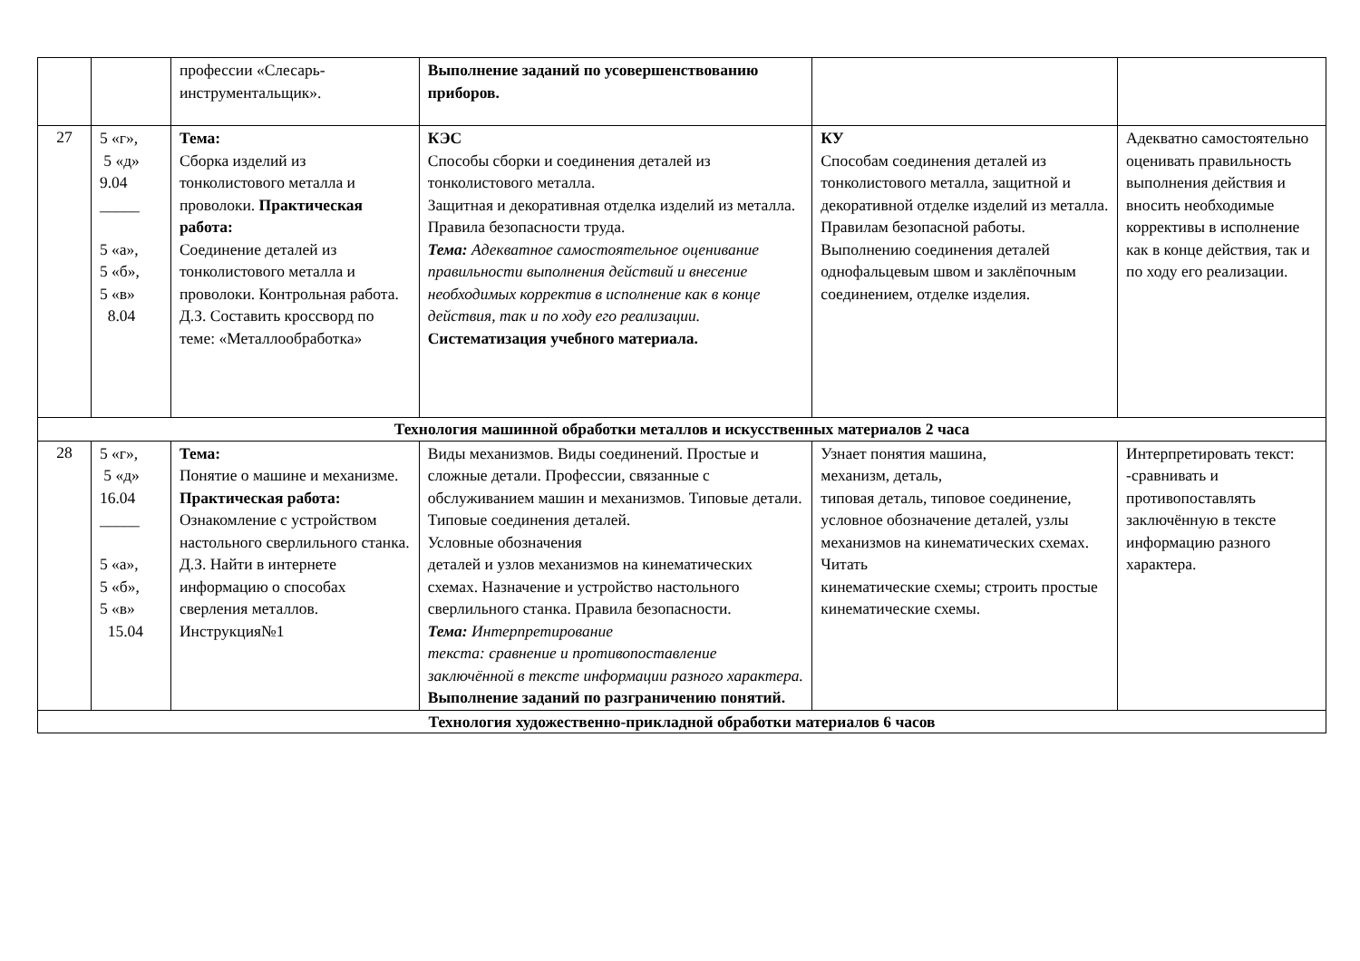| | | профессии «Слесарь-инструментальщик». | Выполнение заданий по усовершенствованию приборов. | | |
| 27 | 5 «г», 5 «д» 9.04 _____ 5 «а», 5 «б», 5 «в» 8.04 | Тема: Сборка изделий из тонколистового металла и проволоки. Практическая работа: Соединение деталей из тонколистового металла и проволоки. Контрольная работа. Д.З. Составить кроссворд по теме: «Металлообработка» | КЭС Способы сборки и соединения деталей из тонколистового металла. Защитная и декоративная отделка изделий из металла. Правила безопасности труда. Тема: Адекватное самостоятельное оценивание правильности выполнения действий и внесение необходимых корректив в исполнение как в конце действия, так и по ходу его реализации. Систематизация учебного материала. | КУ Способам соединения деталей из тонколистового металла, защитной и декоративной отделке изделий из металла. Правилам безопасной работы. Выполнению соединения деталей однофальцевым швом и заклёпочным соединением, отделке изделия. | Адекватно самостоятельно оценивать правильность выполнения действия и вносить необходимые коррективы в исполнение как в конце действия, так и по ходу его реализации. |
| Технология машинной обработки металлов и искусственных материалов 2 часа | | | | | |
| 28 | 5 «г», 5 «д» 16.04 _____ 5 «а», 5 «б», 5 «в» 15.04 | Тема: Понятие о машине и механизме. Практическая работа: Ознакомление с устройством настольного сверлильного станка. Д.З. Найти в интернете информацию о способах сверления металлов. Инструкция№1 | Виды механизмов. Виды соединений. Простые и сложные детали. Профессии, связанные с обслуживанием машин и механизмов. Типовые детали. Типовые соединения деталей. Условные обозначения деталей и узлов механизмов на кинематических схемах. Назначение и устройство настольного сверлильного станка. Правила безопасности. Тема: Интерпретирование текста: сравнение и противопоставление заключённой в тексте информации разного характера. Выполнение заданий по разграничению понятий. | Узнает понятия машина, механизм, деталь, типовая деталь, типовое соединение, условное обозначение деталей, узлы механизмов на кинематических схемах. Читать кинематические схемы; строить простые кинематические схемы. | Интерпретировать текст: -сравнивать и противопоставлять заключённую в тексте информацию разного характера. |
| Технология художественно-прикладной обработки материалов 6 часов | | | | | |